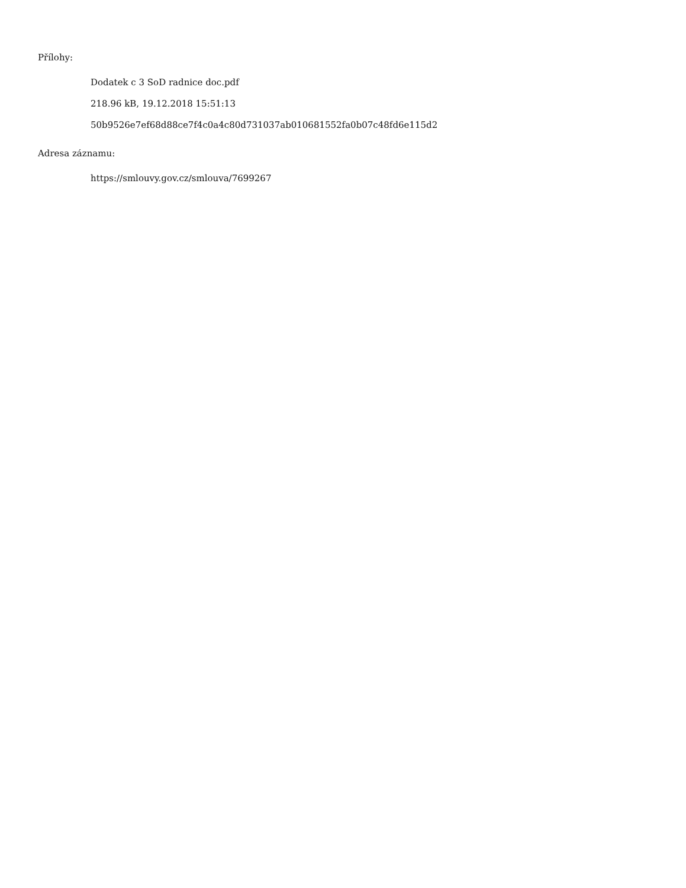Přílohy:
Dodatek c 3 SoD radnice doc.pdf
218.96 kB, 19.12.2018 15:51:13
50b9526e7ef68d88ce7f4c0a4c80d731037ab010681552fa0b07c48fd6e115d2
Adresa záznamu:
https://smlouvy.gov.cz/smlouva/7699267